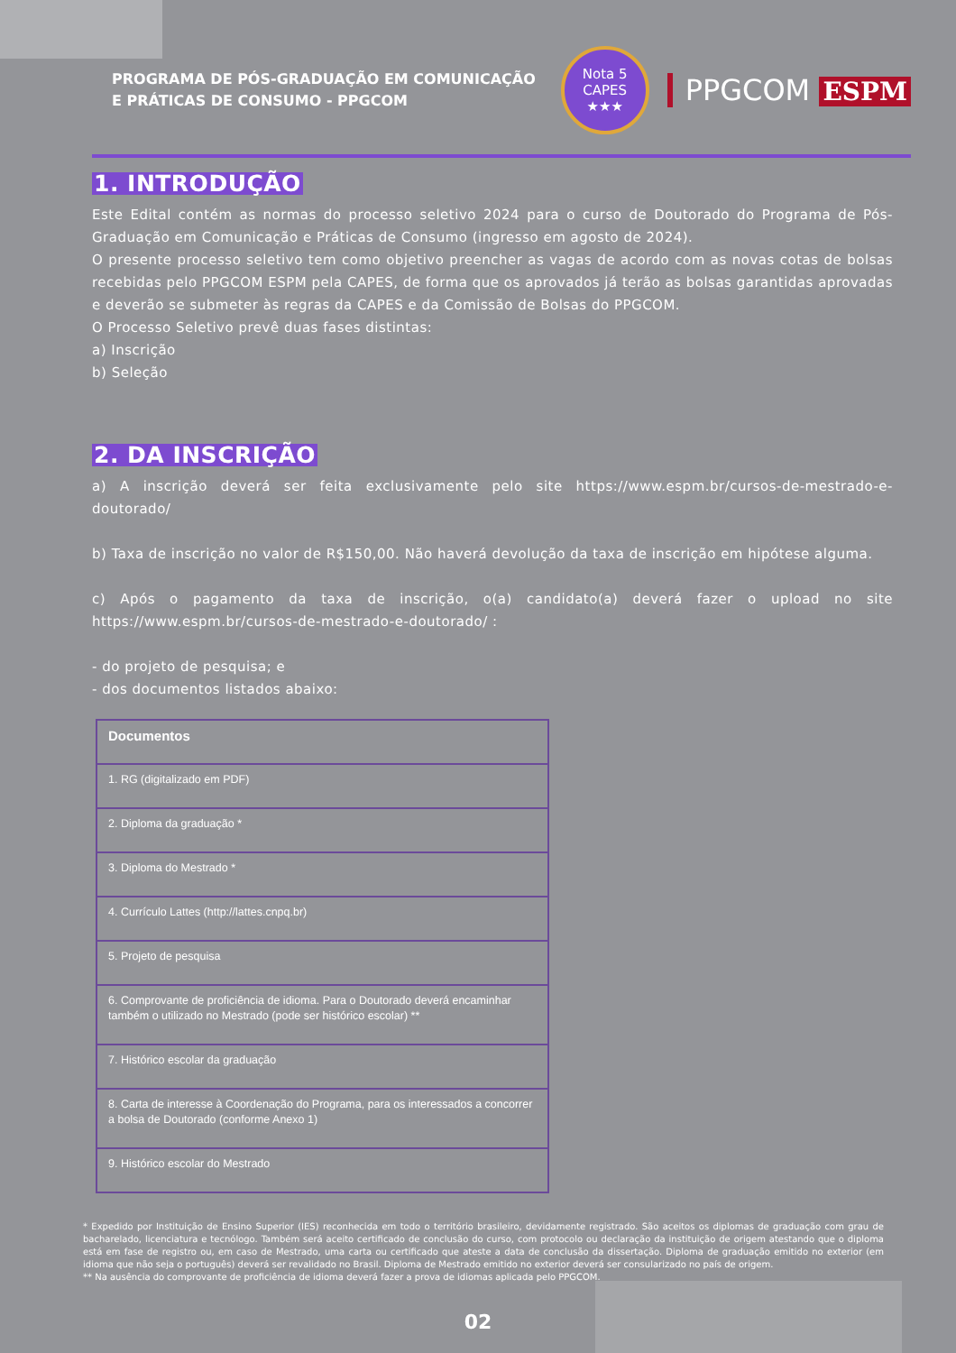PROGRAMA DE PÓS-GRADUAÇÃO EM COMUNICAÇÃO
E PRÁTICAS DE CONSUMO - PPGCOM
Nota 5
CAPES
★★★
PPGCOM ESPM
1. INTRODUÇÃO
Este Edital contém as normas do processo seletivo 2024 para o curso de Doutorado do Programa de Pós-Graduação em Comunicação e Práticas de Consumo (ingresso em agosto de 2024).
O presente processo seletivo tem como objetivo preencher as vagas de acordo com as novas cotas de bolsas recebidas pelo PPGCOM ESPM pela CAPES, de forma que os aprovados já terão as bolsas garantidas aprovadas e deverão se submeter às regras da CAPES e da Comissão de Bolsas do PPGCOM.
O Processo Seletivo prevê duas fases distintas:
a) Inscrição
b) Seleção
2. DA INSCRIÇÃO
a) A inscrição deverá ser feita exclusivamente pelo site https://www.espm.br/cursos-de-mestrado-e-doutorado/
b) Taxa de inscrição no valor de R$150,00. Não haverá devolução da taxa de inscrição em hipótese alguma.
c) Após o pagamento da taxa de inscrição, o(a) candidato(a) deverá fazer o upload no site https://www.espm.br/cursos-de-mestrado-e-doutorado/ :
- do projeto de pesquisa; e
- dos documentos listados abaixo:
| Documentos |
| --- |
| 1. RG (digitalizado em PDF) |
| 2. Diploma da graduação * |
| 3. Diploma do Mestrado * |
| 4. Currículo Lattes (http://lattes.cnpq.br) |
| 5. Projeto de pesquisa |
| 6. Comprovante de proficiência de idioma. Para o Doutorado deverá encaminhar também o utilizado no Mestrado (pode ser histórico escolar) ** |
| 7. Histórico escolar da graduação |
| 8. Carta de interesse à Coordenação do Programa, para os interessados a concorrer a bolsa de Doutorado (conforme Anexo 1) |
| 9. Histórico escolar do Mestrado |
* Expedido por Instituição de Ensino Superior (IES) reconhecida em todo o território brasileiro, devidamente registrado. São aceitos os diplomas de graduação com grau de bacharelado, licenciatura e tecnólogo. Também será aceito certificado de conclusão do curso, com protocolo ou declaração da instituição de origem atestando que o diploma está em fase de registro ou, em caso de Mestrado, uma carta ou certificado que ateste a data de conclusão da dissertação. Diploma de graduação emitido no exterior (em idioma que não seja o português) deverá ser revalidado no Brasil. Diploma de Mestrado emitido no exterior deverá ser consularizado no país de origem.
** Na ausência do comprovante de proficiência de idioma deverá fazer a prova de idiomas aplicada pelo PPGCOM.
02